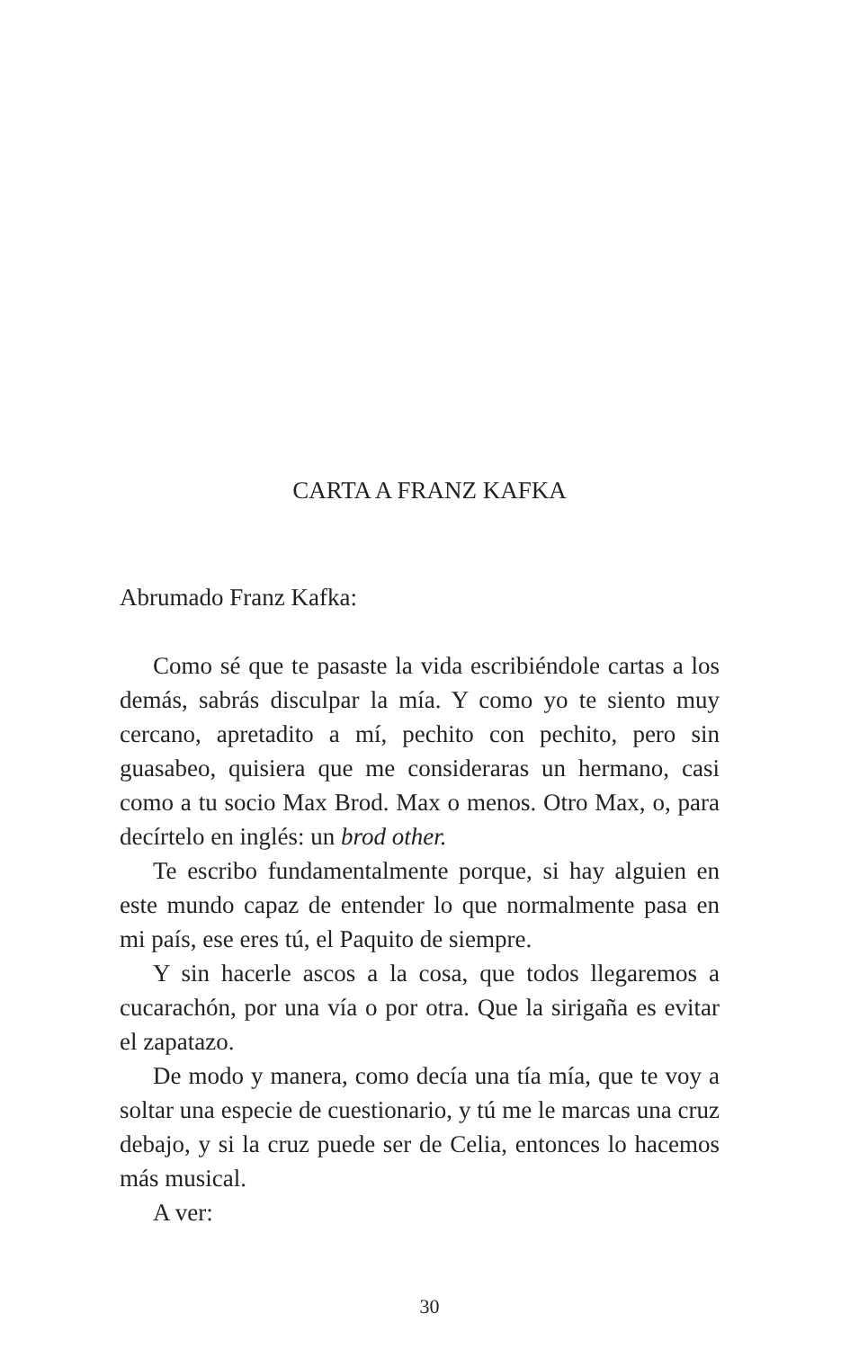CARTA A FRANZ KAFKA
Abrumado Franz Kafka:
Como sé que te pasaste la vida escribiéndole cartas a los demás, sabrás disculpar la mía. Y como yo te siento muy cercano, apretadito a mí, pechito con pechito, pero sin guasabeo, quisiera que me consideraras un hermano, casi como a tu socio Max Brod. Max o menos. Otro Max, o, para decírtelo en inglés: un brod other.
Te escribo fundamentalmente porque, si hay alguien en este mundo capaz de entender lo que normalmente pasa en mi país, ese eres tú, el Paquito de siempre.
Y sin hacerle ascos a la cosa, que todos llegaremos a cucarachón, por una vía o por otra. Que la sirigaña es evitar el zapatazo.
De modo y manera, como decía una tía mía, que te voy a soltar una especie de cuestionario, y tú me le marcas una cruz debajo, y si la cruz puede ser de Celia, entonces lo hacemos más musical.
A ver:
30